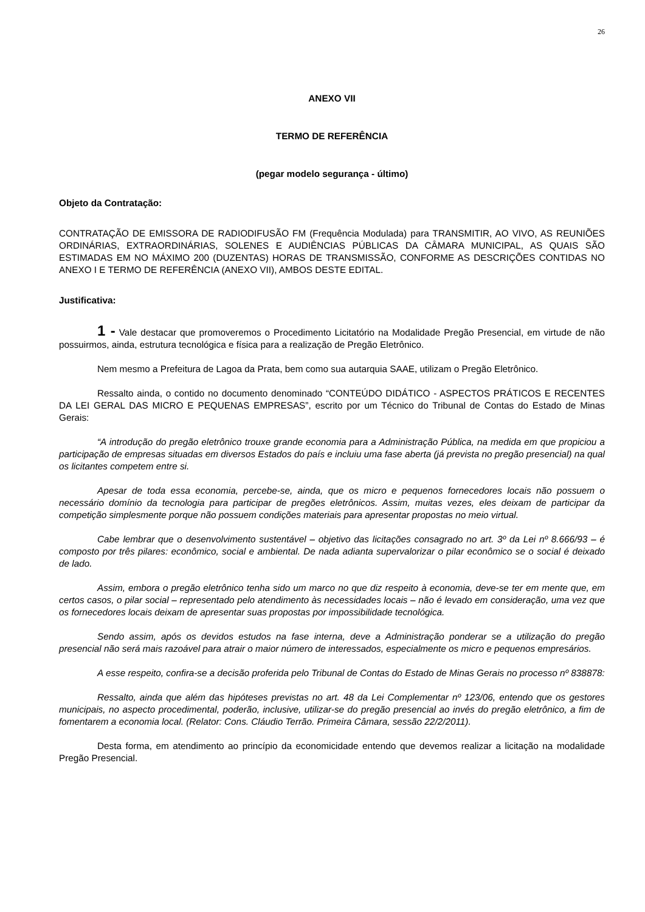26
ANEXO VII
TERMO DE REFERÊNCIA
(pegar modelo segurança - último)
Objeto da Contratação:
CONTRATAÇÃO DE EMISSORA DE RADIODIFUSÃO FM (Frequência Modulada) para TRANSMITIR, AO VIVO, AS REUNIÕES ORDINÁRIAS, EXTRAORDINÁRIAS, SOLENES E AUDIÊNCIAS PÚBLICAS DA CÂMARA MUNICIPAL, AS QUAIS SÃO ESTIMADAS EM NO MÁXIMO 200 (DUZENTAS) HORAS DE TRANSMISSÃO, CONFORME AS DESCRIÇÕES CONTIDAS NO ANEXO I E TERMO DE REFERÊNCIA (ANEXO VII), AMBOS DESTE EDITAL.
Justificativa:
1 - Vale destacar que promoveremos o Procedimento Licitatório na Modalidade Pregão Presencial, em virtude de não possuirmos, ainda, estrutura tecnológica e física para a realização de Pregão Eletrônico.
Nem mesmo a Prefeitura de Lagoa da Prata, bem como sua autarquia SAAE, utilizam o Pregão Eletrônico.
Ressalto ainda, o contido no documento denominado “CONTEÚDO DIDÁTICO - ASPECTOS PRÁTICOS E RECENTES DA LEI GERAL DAS MICRO E PEQUENAS EMPRESAS”, escrito por um Técnico do Tribunal de Contas do Estado de Minas Gerais:
“A introdução do pregão eletrônico trouxe grande economia para a Administração Pública, na medida em que propiciou a participação de empresas situadas em diversos Estados do país e incluiu uma fase aberta (já prevista no pregão presencial) na qual os licitantes competem entre si.
Apesar de toda essa economia, percebe-se, ainda, que os micro e pequenos fornecedores locais não possuem o necessário domínio da tecnologia para participar de pregões eletrônicos. Assim, muitas vezes, eles deixam de participar da competição simplesmente porque não possuem condições materiais para apresentar propostas no meio virtual.
Cabe lembrar que o desenvolvimento sustentável – objetivo das licitações consagrado no art. 3º da Lei nº 8.666/93 – é composto por três pilares: econômico, social e ambiental. De nada adianta supervalorizar o pilar econômico se o social é deixado de lado.
Assim, embora o pregão eletrônico tenha sido um marco no que diz respeito à economia, deve-se ter em mente que, em certos casos, o pilar social – representado pelo atendimento às necessidades locais – não é levado em consideração, uma vez que os fornecedores locais deixam de apresentar suas propostas por impossibilidade tecnológica.
Sendo assim, após os devidos estudos na fase interna, deve a Administração ponderar se a utilização do pregão presencial não será mais razoável para atrair o maior número de interessados, especialmente os micro e pequenos empresários.
A esse respeito, confira-se a decisão proferida pelo Tribunal de Contas do Estado de Minas Gerais no processo nº 838878:
Ressalto, ainda que além das hipóteses previstas no art. 48 da Lei Complementar nº 123/06, entendo que os gestores municipais, no aspecto procedimental, poderão, inclusive, utilizar-se do pregão presencial ao invés do pregão eletrônico, a fim de fomentarem a economia local. (Relator: Cons. Cláudio Terrão. Primeira Câmara, sessão 22/2/2011).
Desta forma, em atendimento ao princípio da economicidade entendo que devemos realizar a licitação na modalidade Pregão Presencial.